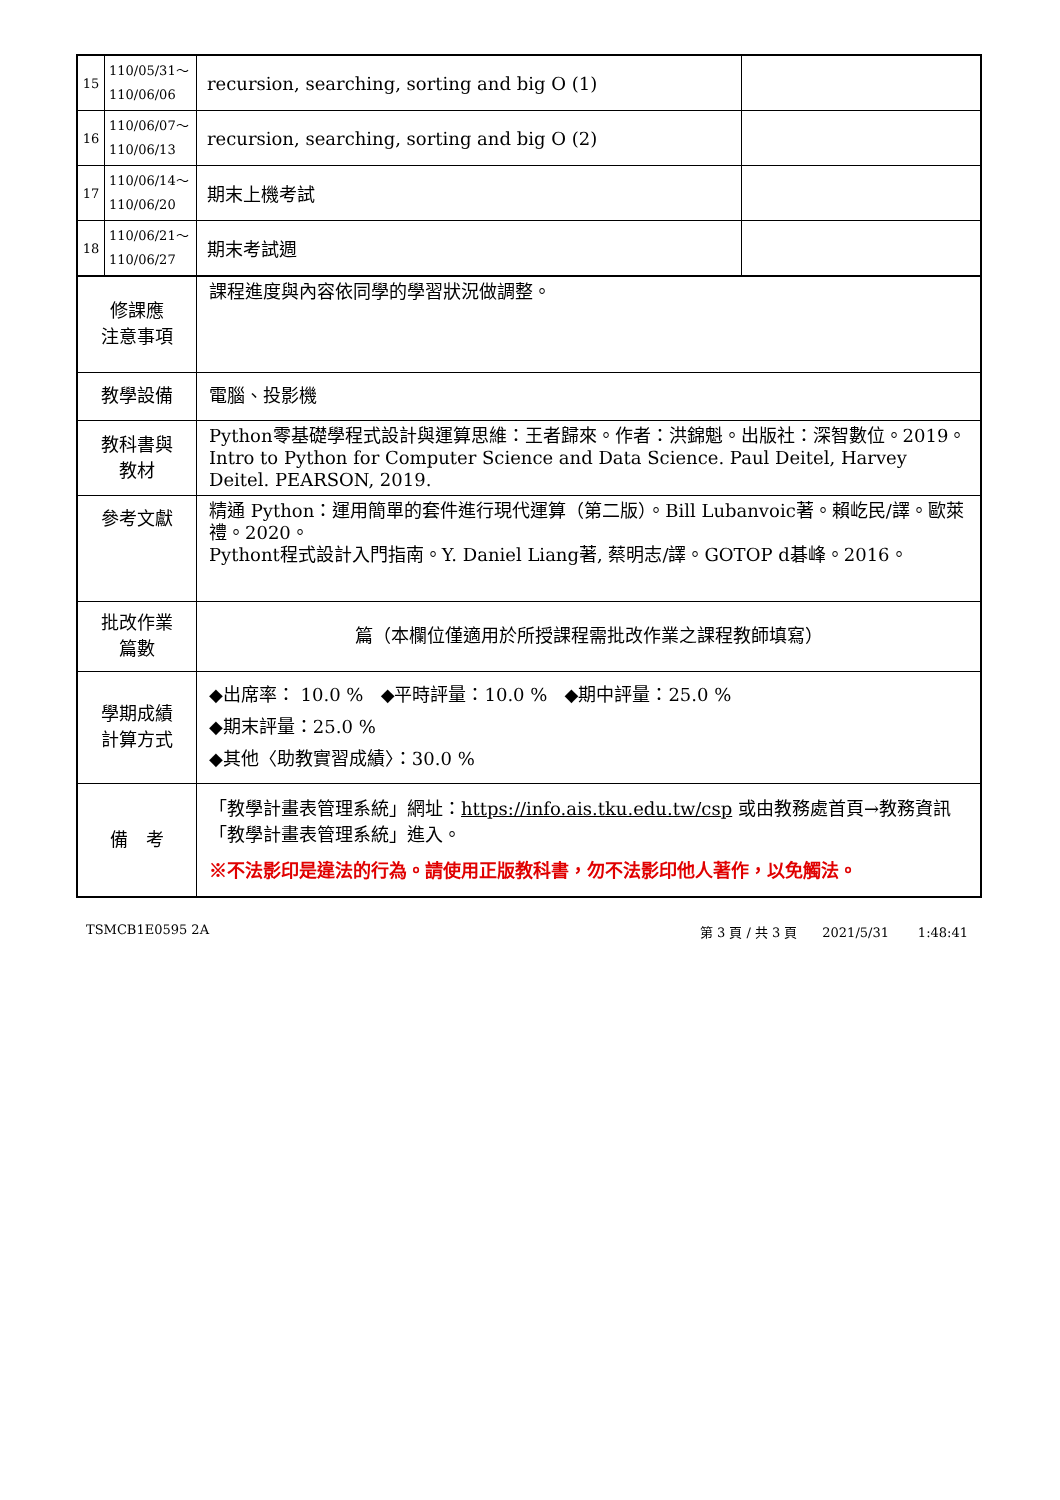| 15 | 110/05/31～ 110/06/06 | recursion, searching, sorting and big O (1) | |
| 16 | 110/06/07～ 110/06/13 | recursion, searching, sorting and big O (2) | |
| 17 | 110/06/14～ 110/06/20 | 期末上機考試 | |
| 18 | 110/06/21～ 110/06/27 | 期末考試週 | |
| 修課應 注意事項 | | 課程進度與內容依同學的學習狀況做調整。 | |
| 教學設備 | | 電腦、投影機 | |
| 教科書與 教材 | | Python零基礎學程式設計與運算思維：王者歸來。作者：洪錦魁。出版社：深智數位。2019。 Intro to Python for Computer Science and Data Science. Paul Deitel, Harvey Deitel. PEARSON, 2019. | |
| 參考文獻 | | 精通 Python：運用簡單的套件進行現代運算（第二版）。Bill Lubanvoic著。賴屹民/譯。歐萊禮。2020。 Pythont程式設計入門指南。Y. Daniel Liang著, 蔡明志/譯。GOTOP d碁峰。2016。 | |
| 批改作業 篇數 | | 篇（本欄位僅適用於所授課程需批改作業之課程教師填寫） | |
| 學期成績 計算方式 | | ◆出席率： 10.0 % ◆平時評量：10.0 % ◆期中評量：25.0 % ◆期末評量：25.0 % ◆其他〈助教實習成績〉：30.0 % | |
| 備 考 | | 「教學計畫表管理系統」網址： https://info.ais.tku.edu.tw/csp 或由教務處首頁→教務資訊「教學計畫表管理系統」進入。 ※不法影印是違法的行為。請使用正版教科書，勿不法影印他人著作，以免觸法。 | |
TSMCB1E0595 2A 第 3 頁 / 共 3 頁 2021/5/31 1:48:41